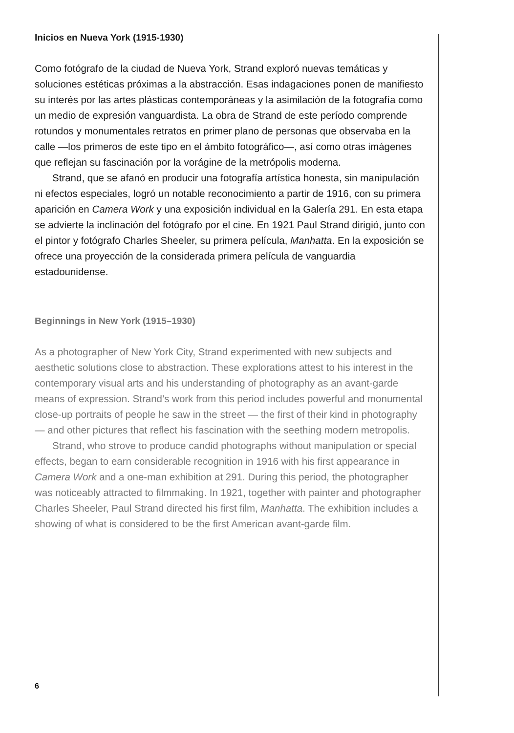Inicios en Nueva York (1915-1930)
Como fotógrafo de la ciudad de Nueva York, Strand exploró nuevas temáticas y soluciones estéticas próximas a la abstracción. Esas indagaciones ponen de manifiesto su interés por las artes plásticas contemporáneas y la asimilación de la fotografía como un medio de expresión vanguardista. La obra de Strand de este período comprende rotundos y monumentales retratos en primer plano de personas que observaba en la calle —los primeros de este tipo en el ámbito fotográfico—, así como otras imágenes que reflejan su fascinación por la vorágine de la metrópolis moderna.
Strand, que se afanó en producir una fotografía artística honesta, sin manipulación ni efectos especiales, logró un notable reconocimiento a partir de 1916, con su primera aparición en Camera Work y una exposición individual en la Galería 291. En esta etapa se advierte la inclinación del fotógrafo por el cine. En 1921 Paul Strand dirigió, junto con el pintor y fotógrafo Charles Sheeler, su primera película, Manhatta. En la exposición se ofrece una proyección de la considerada primera película de vanguardia estadounidense.
Beginnings in New York (1915–1930)
As a photographer of New York City, Strand experimented with new subjects and aesthetic solutions close to abstraction. These explorations attest to his interest in the contemporary visual arts and his understanding of photography as an avant-garde means of expression. Strand’s work from this period includes powerful and monumental close-up portraits of people he saw in the street — the first of their kind in photography — and other pictures that reflect his fascination with the seething modern metropolis.
Strand, who strove to produce candid photographs without manipulation or special effects, began to earn considerable recognition in 1916 with his first appearance in Camera Work and a one-man exhibition at 291. During this period, the photographer was noticeably attracted to filmmaking. In 1921, together with painter and photographer Charles Sheeler, Paul Strand directed his first film, Manhatta. The exhibition includes a showing of what is considered to be the first American avant-garde film.
6